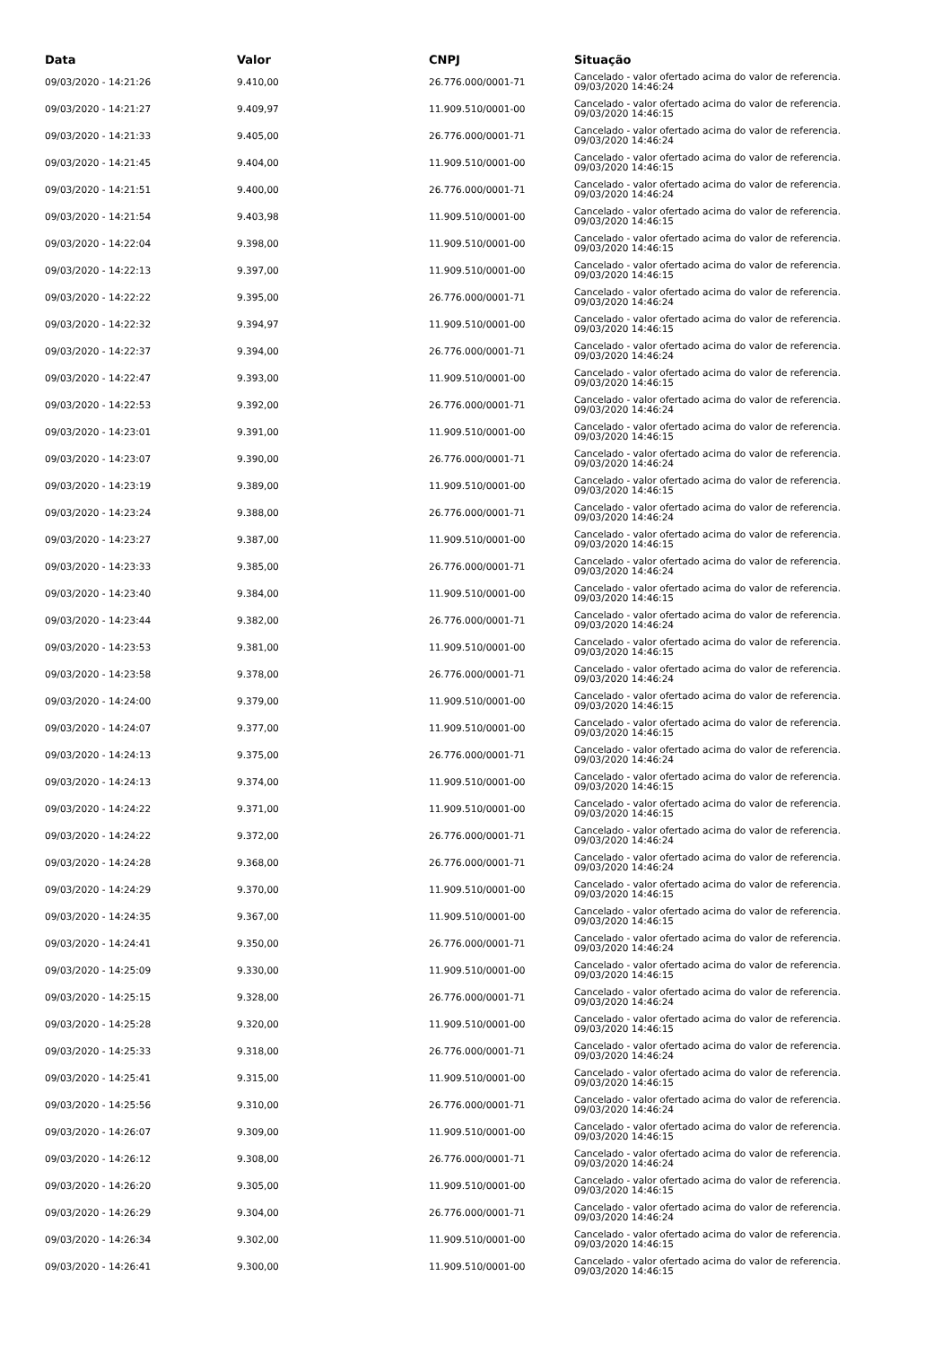| Data | Valor | CNPJ | Situação |
| --- | --- | --- | --- |
| 09/03/2020 - 14:21:26 | 9.410,00 | 26.776.000/0001-71 | Cancelado - valor ofertado acima do valor de referencia. 09/03/2020 14:46:24 |
| 09/03/2020 - 14:21:27 | 9.409,97 | 11.909.510/0001-00 | Cancelado - valor ofertado acima do valor de referencia. 09/03/2020 14:46:15 |
| 09/03/2020 - 14:21:33 | 9.405,00 | 26.776.000/0001-71 | Cancelado - valor ofertado acima do valor de referencia. 09/03/2020 14:46:24 |
| 09/03/2020 - 14:21:45 | 9.404,00 | 11.909.510/0001-00 | Cancelado - valor ofertado acima do valor de referencia. 09/03/2020 14:46:15 |
| 09/03/2020 - 14:21:51 | 9.400,00 | 26.776.000/0001-71 | Cancelado - valor ofertado acima do valor de referencia. 09/03/2020 14:46:24 |
| 09/03/2020 - 14:21:54 | 9.403,98 | 11.909.510/0001-00 | Cancelado - valor ofertado acima do valor de referencia. 09/03/2020 14:46:15 |
| 09/03/2020 - 14:22:04 | 9.398,00 | 11.909.510/0001-00 | Cancelado - valor ofertado acima do valor de referencia. 09/03/2020 14:46:15 |
| 09/03/2020 - 14:22:13 | 9.397,00 | 11.909.510/0001-00 | Cancelado - valor ofertado acima do valor de referencia. 09/03/2020 14:46:15 |
| 09/03/2020 - 14:22:22 | 9.395,00 | 26.776.000/0001-71 | Cancelado - valor ofertado acima do valor de referencia. 09/03/2020 14:46:24 |
| 09/03/2020 - 14:22:32 | 9.394,97 | 11.909.510/0001-00 | Cancelado - valor ofertado acima do valor de referencia. 09/03/2020 14:46:15 |
| 09/03/2020 - 14:22:37 | 9.394,00 | 26.776.000/0001-71 | Cancelado - valor ofertado acima do valor de referencia. 09/03/2020 14:46:24 |
| 09/03/2020 - 14:22:47 | 9.393,00 | 11.909.510/0001-00 | Cancelado - valor ofertado acima do valor de referencia. 09/03/2020 14:46:15 |
| 09/03/2020 - 14:22:53 | 9.392,00 | 26.776.000/0001-71 | Cancelado - valor ofertado acima do valor de referencia. 09/03/2020 14:46:24 |
| 09/03/2020 - 14:23:01 | 9.391,00 | 11.909.510/0001-00 | Cancelado - valor ofertado acima do valor de referencia. 09/03/2020 14:46:15 |
| 09/03/2020 - 14:23:07 | 9.390,00 | 26.776.000/0001-71 | Cancelado - valor ofertado acima do valor de referencia. 09/03/2020 14:46:24 |
| 09/03/2020 - 14:23:19 | 9.389,00 | 11.909.510/0001-00 | Cancelado - valor ofertado acima do valor de referencia. 09/03/2020 14:46:15 |
| 09/03/2020 - 14:23:24 | 9.388,00 | 26.776.000/0001-71 | Cancelado - valor ofertado acima do valor de referencia. 09/03/2020 14:46:24 |
| 09/03/2020 - 14:23:27 | 9.387,00 | 11.909.510/0001-00 | Cancelado - valor ofertado acima do valor de referencia. 09/03/2020 14:46:15 |
| 09/03/2020 - 14:23:33 | 9.385,00 | 26.776.000/0001-71 | Cancelado - valor ofertado acima do valor de referencia. 09/03/2020 14:46:24 |
| 09/03/2020 - 14:23:40 | 9.384,00 | 11.909.510/0001-00 | Cancelado - valor ofertado acima do valor de referencia. 09/03/2020 14:46:15 |
| 09/03/2020 - 14:23:44 | 9.382,00 | 26.776.000/0001-71 | Cancelado - valor ofertado acima do valor de referencia. 09/03/2020 14:46:24 |
| 09/03/2020 - 14:23:53 | 9.381,00 | 11.909.510/0001-00 | Cancelado - valor ofertado acima do valor de referencia. 09/03/2020 14:46:15 |
| 09/03/2020 - 14:23:58 | 9.378,00 | 26.776.000/0001-71 | Cancelado - valor ofertado acima do valor de referencia. 09/03/2020 14:46:24 |
| 09/03/2020 - 14:24:00 | 9.379,00 | 11.909.510/0001-00 | Cancelado - valor ofertado acima do valor de referencia. 09/03/2020 14:46:15 |
| 09/03/2020 - 14:24:07 | 9.377,00 | 11.909.510/0001-00 | Cancelado - valor ofertado acima do valor de referencia. 09/03/2020 14:46:15 |
| 09/03/2020 - 14:24:13 | 9.375,00 | 26.776.000/0001-71 | Cancelado - valor ofertado acima do valor de referencia. 09/03/2020 14:46:24 |
| 09/03/2020 - 14:24:13 | 9.374,00 | 11.909.510/0001-00 | Cancelado - valor ofertado acima do valor de referencia. 09/03/2020 14:46:15 |
| 09/03/2020 - 14:24:22 | 9.371,00 | 11.909.510/0001-00 | Cancelado - valor ofertado acima do valor de referencia. 09/03/2020 14:46:15 |
| 09/03/2020 - 14:24:22 | 9.372,00 | 26.776.000/0001-71 | Cancelado - valor ofertado acima do valor de referencia. 09/03/2020 14:46:24 |
| 09/03/2020 - 14:24:28 | 9.368,00 | 26.776.000/0001-71 | Cancelado - valor ofertado acima do valor de referencia. 09/03/2020 14:46:24 |
| 09/03/2020 - 14:24:29 | 9.370,00 | 11.909.510/0001-00 | Cancelado - valor ofertado acima do valor de referencia. 09/03/2020 14:46:15 |
| 09/03/2020 - 14:24:35 | 9.367,00 | 11.909.510/0001-00 | Cancelado - valor ofertado acima do valor de referencia. 09/03/2020 14:46:15 |
| 09/03/2020 - 14:24:41 | 9.350,00 | 26.776.000/0001-71 | Cancelado - valor ofertado acima do valor de referencia. 09/03/2020 14:46:24 |
| 09/03/2020 - 14:25:09 | 9.330,00 | 11.909.510/0001-00 | Cancelado - valor ofertado acima do valor de referencia. 09/03/2020 14:46:15 |
| 09/03/2020 - 14:25:15 | 9.328,00 | 26.776.000/0001-71 | Cancelado - valor ofertado acima do valor de referencia. 09/03/2020 14:46:24 |
| 09/03/2020 - 14:25:28 | 9.320,00 | 11.909.510/0001-00 | Cancelado - valor ofertado acima do valor de referencia. 09/03/2020 14:46:15 |
| 09/03/2020 - 14:25:33 | 9.318,00 | 26.776.000/0001-71 | Cancelado - valor ofertado acima do valor de referencia. 09/03/2020 14:46:24 |
| 09/03/2020 - 14:25:41 | 9.315,00 | 11.909.510/0001-00 | Cancelado - valor ofertado acima do valor de referencia. 09/03/2020 14:46:15 |
| 09/03/2020 - 14:25:56 | 9.310,00 | 26.776.000/0001-71 | Cancelado - valor ofertado acima do valor de referencia. 09/03/2020 14:46:24 |
| 09/03/2020 - 14:26:07 | 9.309,00 | 11.909.510/0001-00 | Cancelado - valor ofertado acima do valor de referencia. 09/03/2020 14:46:15 |
| 09/03/2020 - 14:26:12 | 9.308,00 | 26.776.000/0001-71 | Cancelado - valor ofertado acima do valor de referencia. 09/03/2020 14:46:24 |
| 09/03/2020 - 14:26:20 | 9.305,00 | 11.909.510/0001-00 | Cancelado - valor ofertado acima do valor de referencia. 09/03/2020 14:46:15 |
| 09/03/2020 - 14:26:29 | 9.304,00 | 26.776.000/0001-71 | Cancelado - valor ofertado acima do valor de referencia. 09/03/2020 14:46:24 |
| 09/03/2020 - 14:26:34 | 9.302,00 | 11.909.510/0001-00 | Cancelado - valor ofertado acima do valor de referencia. 09/03/2020 14:46:15 |
| 09/03/2020 - 14:26:41 | 9.300,00 | 11.909.510/0001-00 | Cancelado - valor ofertado acima do valor de referencia. 09/03/2020 14:46:15 |